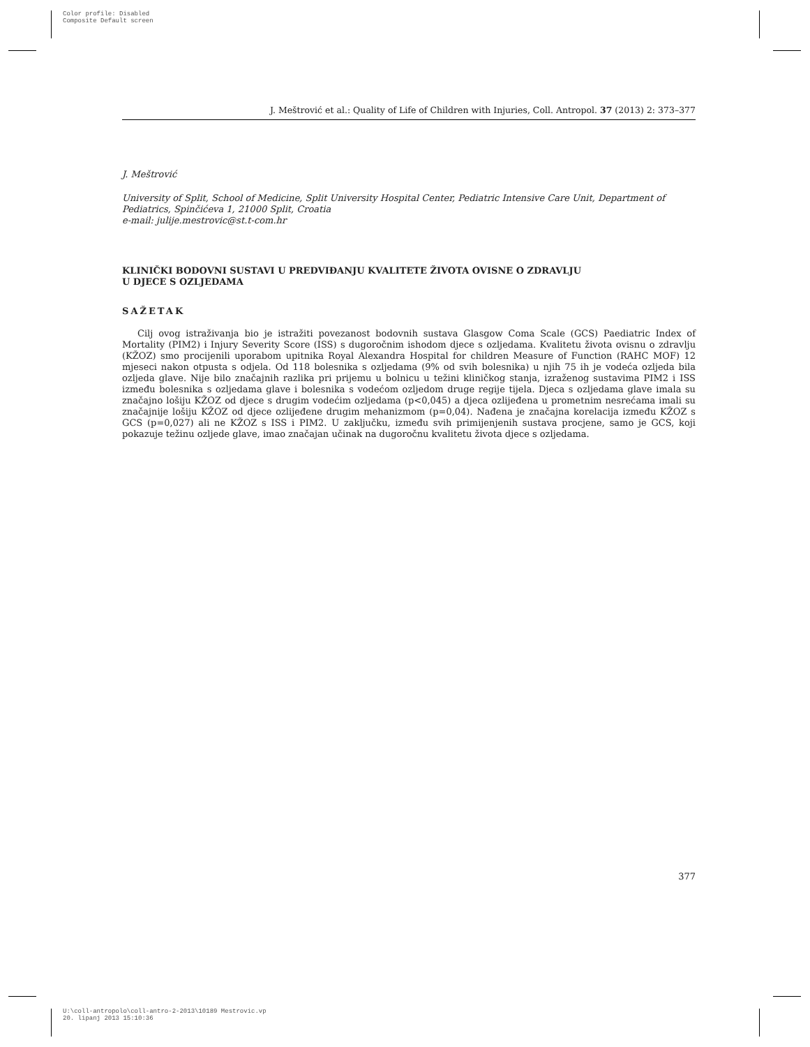Color profile: Disabled
Composite Default screen
J. Meštrović et al.: Quality of Life of Children with Injuries, Coll. Antropol. 37 (2013) 2: 373–377
J. Meštrović
University of Split, School of Medicine, Split University Hospital Center, Pediatric Intensive Care Unit, Department of Pediatrics, Spinčićeva 1, 21000 Split, Croatia
e-mail: julije.mestrovic@st.t-com.hr
KLINIČKI BODOVNI SUSTAVI U PREDVIĐANJU KVALITETE ŽIVOTA OVISNE O ZDRAVLJU
U DJECE S OZLJEDAMA
SAŽETAK
Cilj ovog istraživanja bio je istražiti povezanost bodovnih sustava Glasgow Coma Scale (GCS) Paediatric Index of Mortality (PIM2) i Injury Severity Score (ISS) s dugoročnim ishodom djece s ozljedama. Kvalitetu života ovisnu o zdravlju (KŽOZ) smo procijenili uporabom upitnika Royal Alexandra Hospital for children Measure of Function (RAHC MOF) 12 mjeseci nakon otpusta s odjela. Od 118 bolesnika s ozljedama (9% od svih bolesnika) u njih 75 ih je vodeća ozljeda bila ozljeda glave. Nije bilo značajnih razlika pri prijemu u bolnicu u težini kliničkog stanja, izraženog sustavima PIM2 i ISS između bolesnika s ozljedama glave i bolesnika s vodećom ozljedom druge regije tijela. Djeca s ozljedama glave imala su značajno lošiju KŽOZ od djece s drugim vodećim ozljedama (p<0,045) a djeca ozlijeđena u prometnim nesrećama imali su značajnije lošiju KŽOZ od djece ozlijeđene drugim mehanizmom (p=0,04). Nađena je značajna korelacija između KŽOZ s GCS (p=0,027) ali ne KŽOZ s ISS i PIM2. U zaključku, između svih primijenjenih sustava procjene, samo je GCS, koji pokazuje težinu ozljede glave, imao značajan učinak na dugoročnu kvalitetu života djece s ozljedama.
377
U:\coll-antropolo\coll-antro-2-2013\10189 Mestrovic.vp
20. lipanj 2013 15:10:36